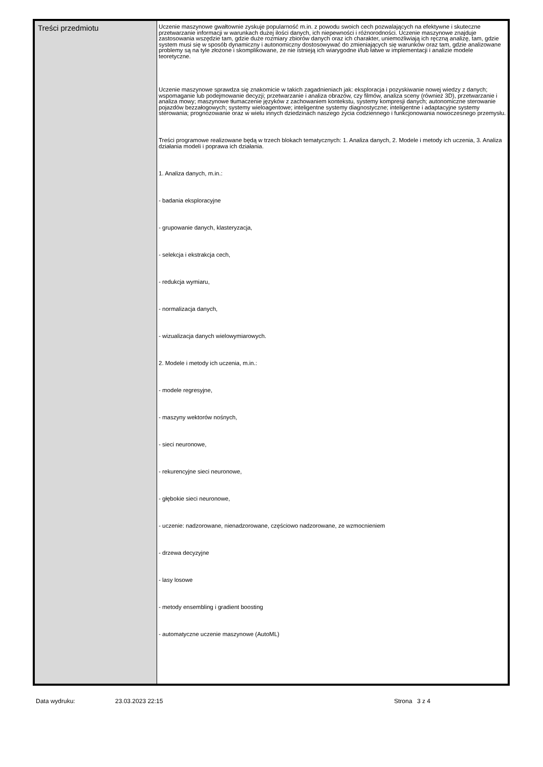| Treści przedmiotu | Uczenie maszynowe gwałtownie zyskuje popularność m.in. z powodu swoich cech pozwalających na efektywne i skuteczne przetwarzanie informacji w warunkach dużej ilości danych, ich niepewności i różnorodności. Uczenie maszynowe znajduje zastosowania wszędzie tam, gdzie duże rozmiary zbiorów danych oraz ich charakter, uniemożliwiają ich ręczną analizę, tam, gdzie system musi się w sposób dynamiczny i autonomiczny dostosowywać do zmieniających się warunków oraz tam, gdzie analizowane problemy są na tyle złożone i skomplikowane, że nie istnieją ich wiarygodne i/lub łatwe w implementacji i analizie modele teoretyczne. Uczenie maszynowe sprawdza się znakomicie w takich zagadnieniach jak: eksploracja i pozyskiwanie nowej wiedzy z danych; wspomaganie lub podejmowanie decyzji; przetwarzanie i analiza obrazów, czy filmów, analiza sceny (również 3D), przetwarzanie i analiza mowy; maszynowe tłumaczenie języków z zachowaniem kontekstu, systemy kompresji danych; autonomiczne sterowanie pojazdów bezzałogowych; systemy wieloagentowe; inteligentne systemy diagnostyczne; inteligentne i adaptacyjne systemy sterowania; prognozowanie oraz w wielu innych dziedzinach naszego życia codziennego i funkcjonowania nowoczesnego przemysłu. Treści programowe realizowane będą w trzech blokach tematycznych: 1. Analiza danych, 2. Modele i metody ich uczenia, 3. Analiza działania modeli i poprawa ich działania. 1. Analiza danych, m.in.: - badania eksploracyjne - grupowanie danych, klasteryzacja, - selekcja i ekstrakcja cech, - redukcja wymiaru, - normalizacja danych, - wizualizacja danych wielowymiarowych. 2. Modele i metody ich uczenia, m.in.: - modele regresyjne, - maszyny wektorów nośnych, - sieci neuronowe, - rekurencyjne sieci neuronowe, - głębokie sieci neuronowe, - uczenie: nadzorowane, nienadzorowane, częściowo nadzorowane, ze wzmocnieniem - drzewa decyzyjne - lasy losowe - metody ensembling i gradient boosting - automatyczne uczenie maszynowe (AutoML) |
Data wydruku: 23.03.2023 22:15 Strona 3 z 4